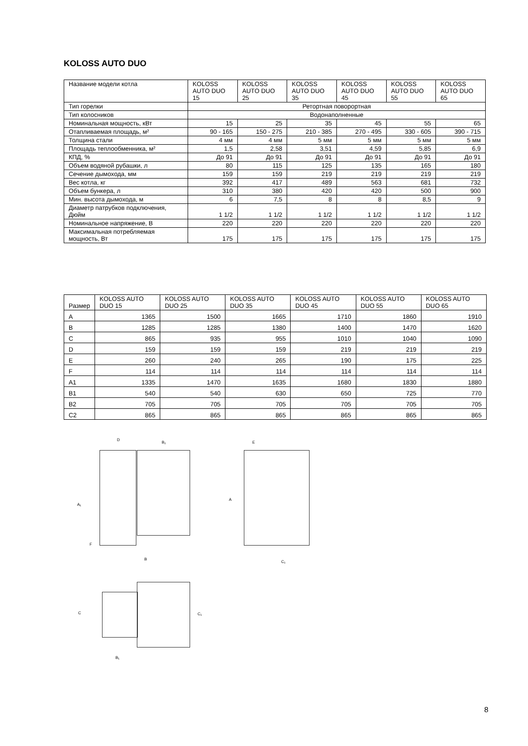KOLOSS AUTO DUO
| Название модели котла | KOLOSS AUTO DUO 15 | KOLOSS AUTO DUO 25 | KOLOSS AUTO DUO 35 | KOLOSS AUTO DUO 45 | KOLOSS AUTO DUO 55 | KOLOSS AUTO DUO 65 |
| Тип горелки | Ретортная поворортная | | | | | |
| Тип колосников | Водонаполненные | | | | | |
| Номинальная мощность, кВт | 15 | 25 | 35 | 45 | 55 | 65 |
| Отапливаемая площадь, м² | 90 - 165 | 150 - 275 | 210 - 385 | 270 - 495 | 330 - 605 | 390 - 715 |
| Толщина стали | 4 мм | 4 мм | 5 мм | 5 мм | 5 мм | 5 мм |
| Площадь теплообменника, м² | 1,5 | 2,58 | 3,51 | 4,59 | 5,85 | 6,9 |
| КПД, % | До 91 | До 91 | До 91 | До 91 | До 91 | До 91 |
| Объем водяной рубашки, л | 80 | 115 | 125 | 135 | 165 | 180 |
| Сечение дымохода, мм | 159 | 159 | 219 | 219 | 219 | 219 |
| Вес котла, кг | 392 | 417 | 489 | 563 | 681 | 732 |
| Объем бункера, л | 310 | 380 | 420 | 420 | 500 | 900 |
| Мин. высота дымохода, м | 6 | 7,5 | 8 | 8 | 8,5 | 9 |
| Диаметр патрубков подключения, Дюйм | 1 1/2 | 1 1/2 | 1 1/2 | 1 1/2 | 1 1/2 | 1 1/2 |
| Номинальное напряжение, В | 220 | 220 | 220 | 220 | 220 | 220 |
| Максимальная потребляемая мощность, Вт | 175 | 175 | 175 | 175 | 175 | 175 |
| Размер | KOLOSS AUTO DUO 15 | KOLOSS AUTO DUO 25 | KOLOSS AUTO DUO 35 | KOLOSS AUTO DUO 45 | KOLOSS AUTO DUO 55 | KOLOSS AUTO DUO 65 |
| --- | --- | --- | --- | --- | --- | --- |
| A | 1365 | 1500 | 1665 | 1710 | 1860 | 1910 |
| B | 1285 | 1285 | 1380 | 1400 | 1470 | 1620 |
| C | 865 | 935 | 955 | 1010 | 1040 | 1090 |
| D | 159 | 159 | 159 | 219 | 219 | 219 |
| E | 260 | 240 | 265 | 190 | 175 | 225 |
| F | 114 | 114 | 114 | 114 | 114 | 114 |
| A1 | 1335 | 1470 | 1635 | 1680 | 1830 | 1880 |
| B1 | 540 | 540 | 630 | 650 | 725 | 770 |
| B2 | 705 | 705 | 705 | 705 | 705 | 705 |
| C2 | 865 | 865 | 865 | 865 | 865 | 865 |
D
B₂
A₁
F
B
E
A
C₁
C C₁
B₁
8